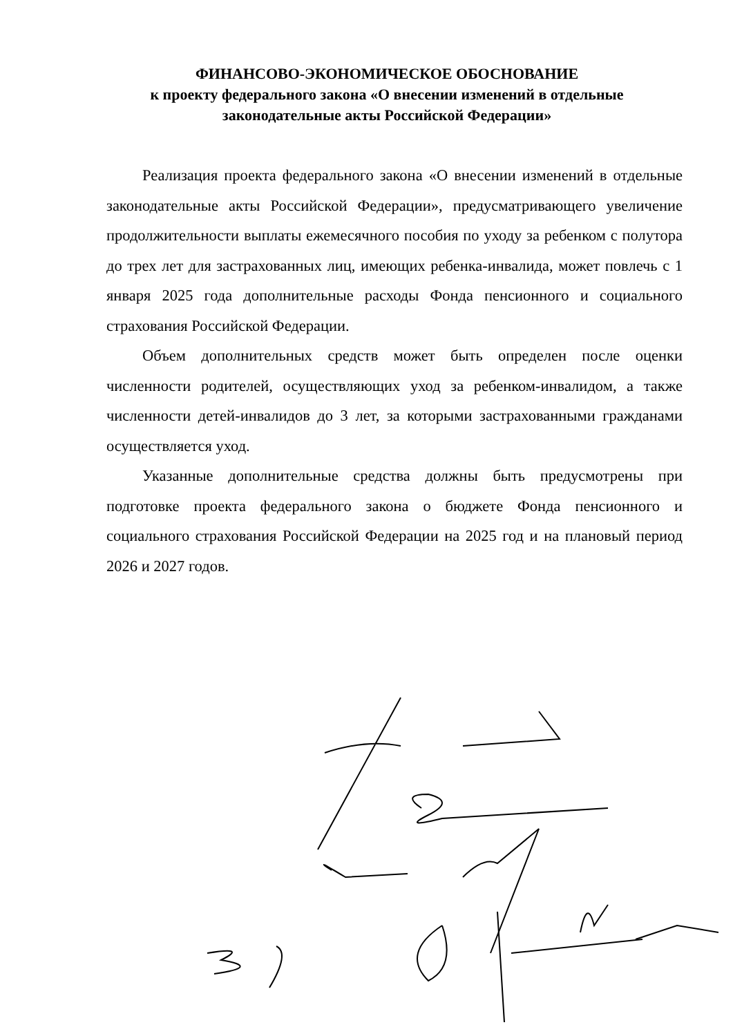ФИНАНСОВО-ЭКОНОМИЧЕСКОЕ ОБОСНОВАНИЕ
к проекту федерального закона «О внесении изменений в отдельные законодательные акты Российской Федерации»
Реализация проекта федерального закона «О внесении изменений в отдельные законодательные акты Российской Федерации», предусматривающего увеличение продолжительности выплаты ежемесячного пособия по уходу за ребенком с полутора до трех лет для застрахованных лиц, имеющих ребенка-инвалида, может повлечь с 1 января 2025 года дополнительные расходы Фонда пенсионного и социального страхования Российской Федерации.
Объем дополнительных средств может быть определен после оценки численности родителей, осуществляющих уход за ребенком-инвалидом, а также численности детей-инвалидов до 3 лет, за которыми застрахованными гражданами осуществляется уход.
Указанные дополнительные средства должны быть предусмотрены при подготовке проекта федерального закона о бюджете Фонда пенсионного и социального страхования Российской Федерации на 2025 год и на плановый период 2026 и 2027 годов.